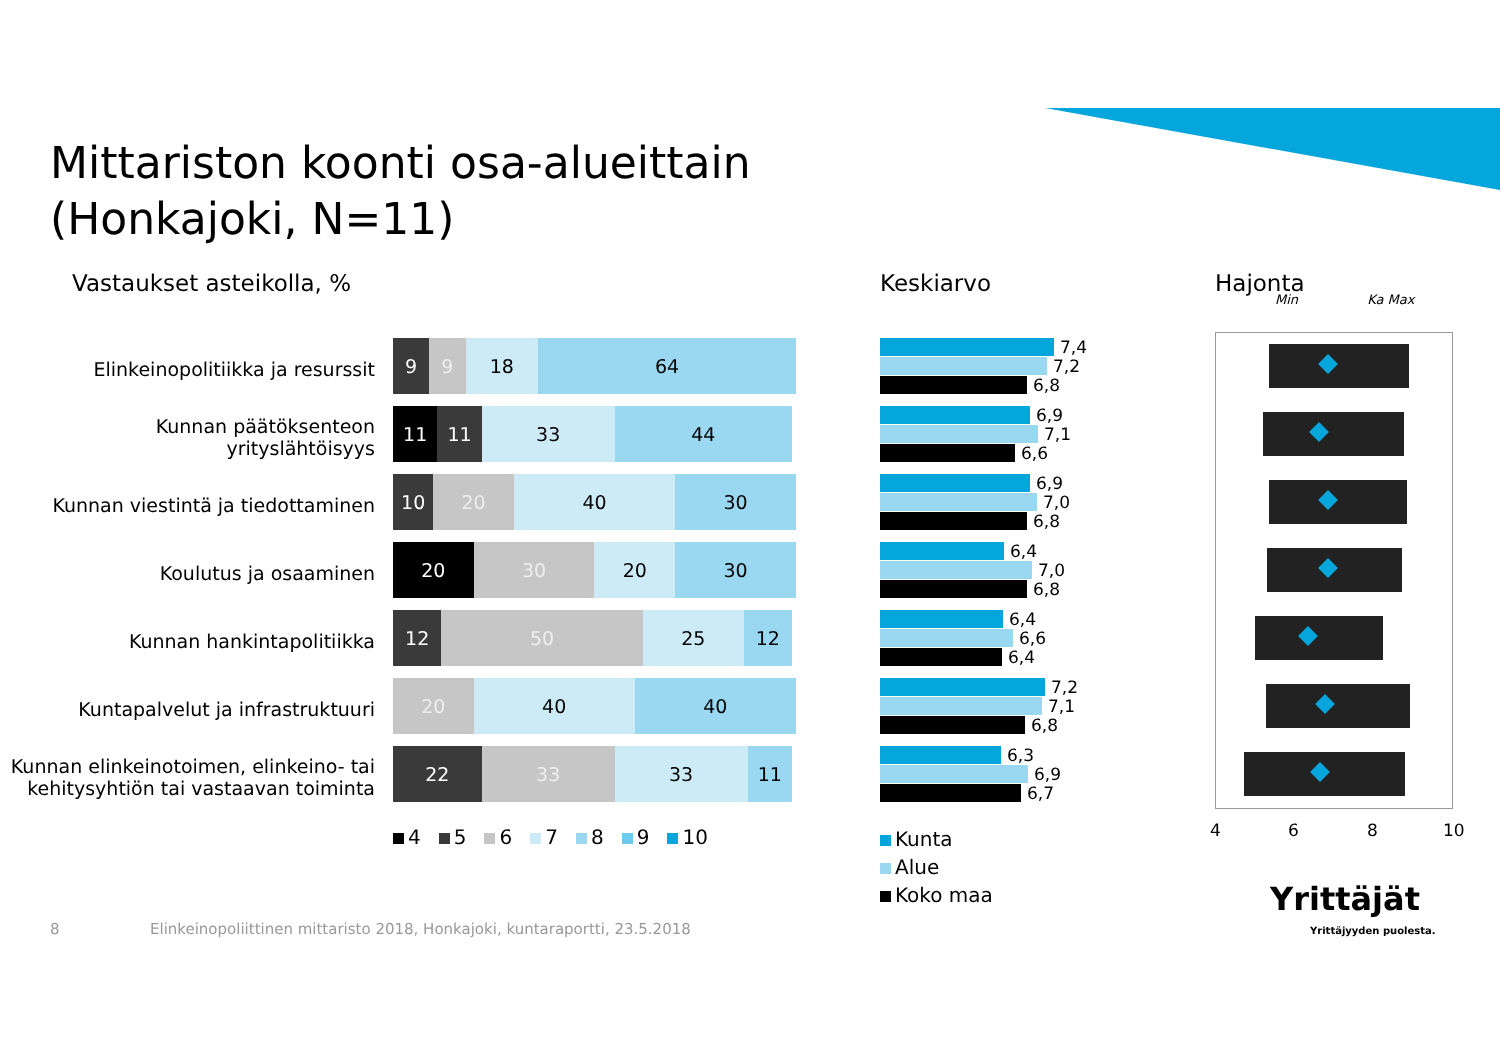Mittariston koonti osa-alueittain
(Honkajoki, N=11)
Vastaukset asteikolla, % Keskiarvo Hajonta
Min Ka Max
Elinkeinopolitiikka ja resurssit
Kunnan päätöksenteon yrityslähtöisyys
Kunnan viestintä ja tiedottaminen
Koulutus ja osaaminen
Kunnan hankintapolitiikka
Kuntapalvelut ja infrastruktuuri
Kunnan elinkeinotoimen, elinkeino- tai kehitysyhtiön tai vastaavan toiminta
9 9 18 64
11 11 33 44
10 20 40 30
20 30 20 30
12 50 25 12
20 40 40
22 33 33 11
4 5 6 7 8 9 10
7,4
7,2
6,8
6,9
7,1
6,6
6,9
7,0
6,8
6,4
7,0
6,8
6,4
6,6
6,4
7,2
7,1
6,8
6,3
6,9
6,7
Kunta
Alue
Koko maa
4 6 8 10
8
Elinkeinopoliittinen mittaristo 2018, Honkajoki, kuntaraportti, 23.5.2018
Yrittäjät
Yrittäjyyden puolesta.